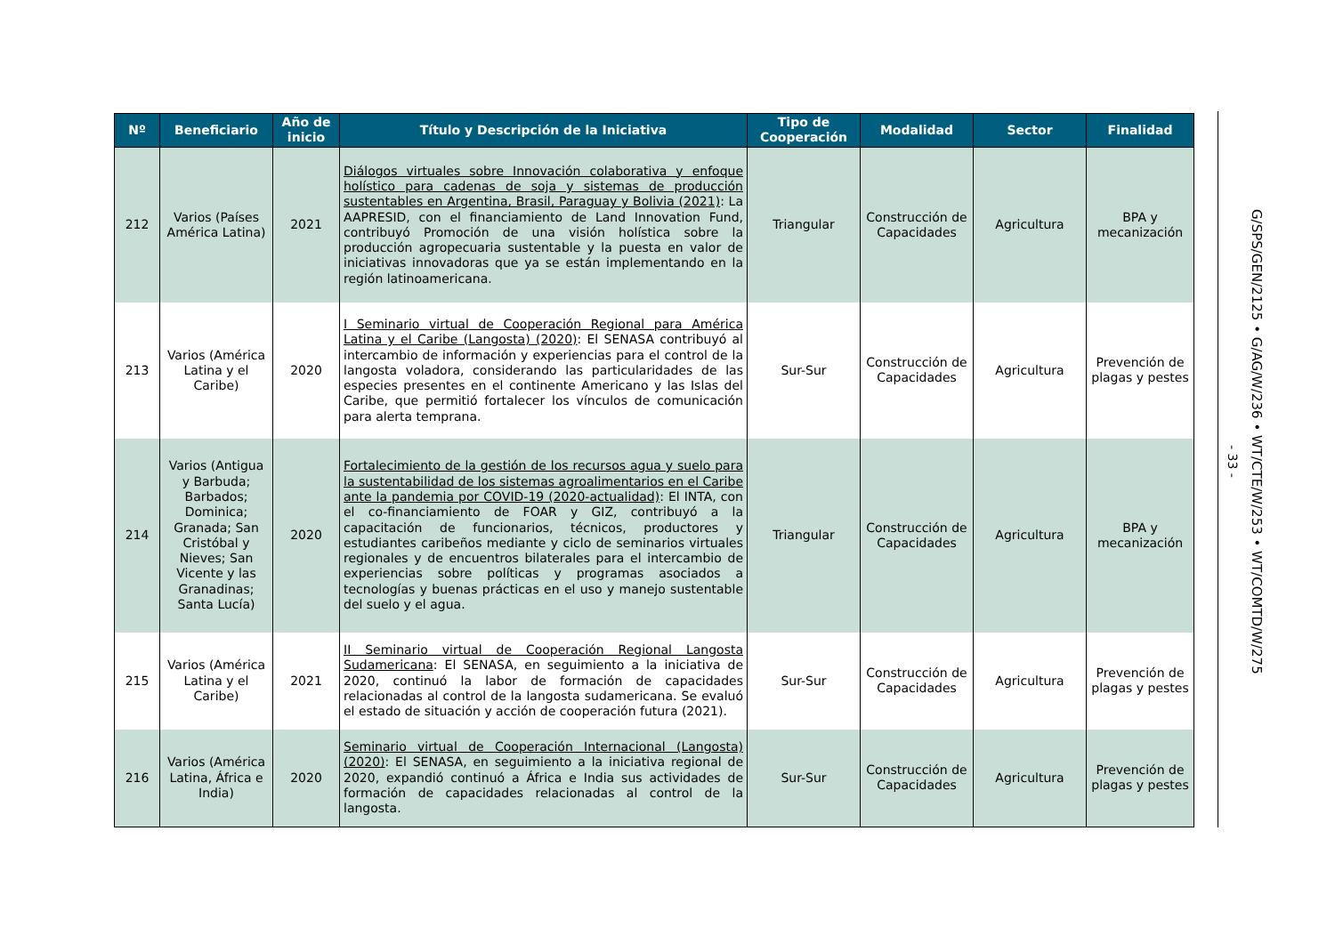| Nº | Beneficiario | Año de inicio | Título y Descripción de la Iniciativa | Tipo de Cooperación | Modalidad | Sector | Finalidad |
| --- | --- | --- | --- | --- | --- | --- | --- |
| 212 | Varios (Países América Latina) | 2021 | Diálogos virtuales sobre Innovación colaborativa y enfoque holístico para cadenas de soja y sistemas de producción sustentables en Argentina, Brasil, Paraguay y Bolivia (2021) : La AAPRESID, con el financiamiento de Land Innovation Fund, contribuyó Promoción de una visión holística sobre la producción agropecuaria sustentable y la puesta en valor de iniciativas innovadoras que ya se están implementando en la región latinoamericana. | Triangular | Construcción de Capacidades | Agricultura | BPA y mecanización |
| 213 | Varios (América Latina y el Caribe) | 2020 | I Seminario virtual de Cooperación Regional para América Latina y el Caribe (Langosta) (2020) : El SENASA contribuyó al intercambio de información y experiencias para el control de la langosta voladora, considerando las particularidades de las especies presentes en el continente Americano y las Islas del Caribe, que permitió fortalecer los vínculos de comunicación para alerta temprana. | Sur-Sur | Construcción de Capacidades | Agricultura | Prevención de plagas y pestes |
| 214 | Varios (Antigua y Barbuda; Barbados; Dominica; Granada; San Cristóbal y Nieves; San Vicente y las Granadinas; Santa Lucía) | 2020 | Fortalecimiento de la gestión de los recursos agua y suelo para la sustentabilidad de los sistemas agroalimentarios en el Caribe ante la pandemia por COVID-19 (2020-actualidad) : El INTA, con el co-financiamiento de FOAR y GIZ, contribuyó a la capacitación de funcionarios, técnicos, productores y estudiantes caribeños mediante y ciclo de seminarios virtuales regionales y de encuentros bilaterales para el intercambio de experiencias sobre políticas y programas asociados a tecnologías y buenas prácticas en el uso y manejo sustentable del suelo y el agua. | Triangular | Construcción de Capacidades | Agricultura | BPA y mecanización |
| 215 | Varios (América Latina y el Caribe) | 2021 | II Seminario virtual de Cooperación Regional Langosta Sudamericana : El SENASA, en seguimiento a la iniciativa de 2020, continuó la labor de formación de capacidades relacionadas al control de la langosta sudamericana. Se evaluó el estado de situación y acción de cooperación futura (2021). | Sur-Sur | Construcción de Capacidades | Agricultura | Prevención de plagas y pestes |
| 216 | Varios (América Latina, África e India) | 2020 | Seminario virtual de Cooperación Internacional (Langosta) (2020) : El SENASA, en seguimiento a la iniciativa regional de 2020, expandió continuó a África e India sus actividades de formación de capacidades relacionadas al control de la langosta. | Sur-Sur | Construcción de Capacidades | Agricultura | Prevención de plagas y pestes |
- 33 -
G/SPS/GEN/2125 • G/AG/W/236 • WT/CTE/W/253 • WT/COMTD/W/275